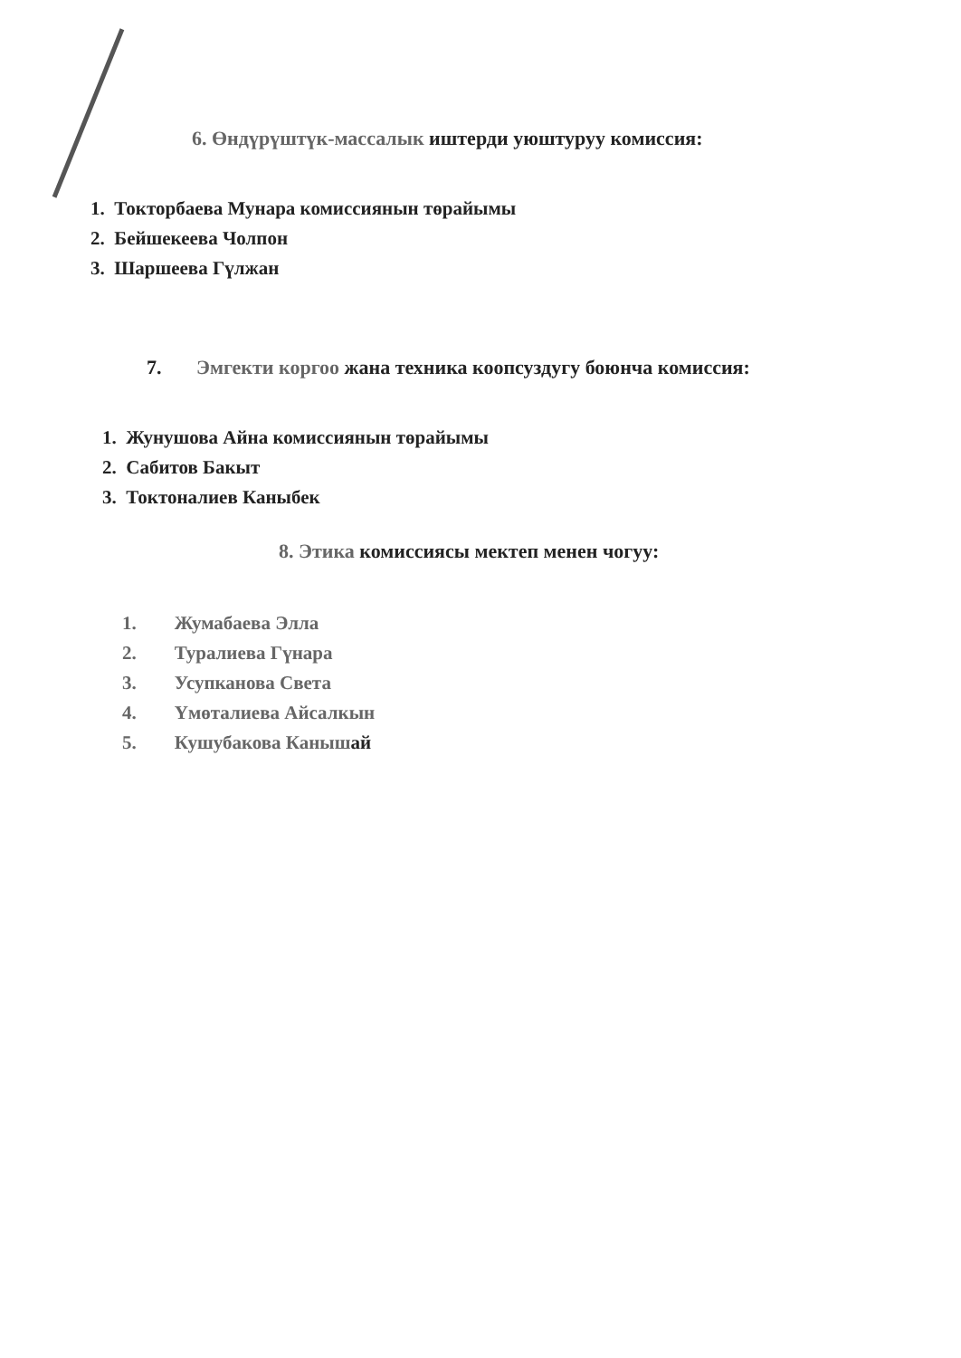6. Өндүрүштүк-массалык иштерди уюштуруу комиссия:
1. Токторбаева Мунара комиссиянын төрайымы
2. Бейшекеева Чолпон
3. Шаршеева Гүлжан
7. Эмгекти коргоо жана техника коопсуздугу боюнча комиссия:
1. Жунушова Айна комиссиянын төрайымы
2. Сабитов Бакыт
3. Токтоналиев Каныбек
8. Этика комиссиясы мектеп менен чогуу:
1. Жумабаева Элла
2. Туралиева Гүнара
3. Усупканова Света
4. Үмөталиева Айсалкын
5. Кушубакова Канышай